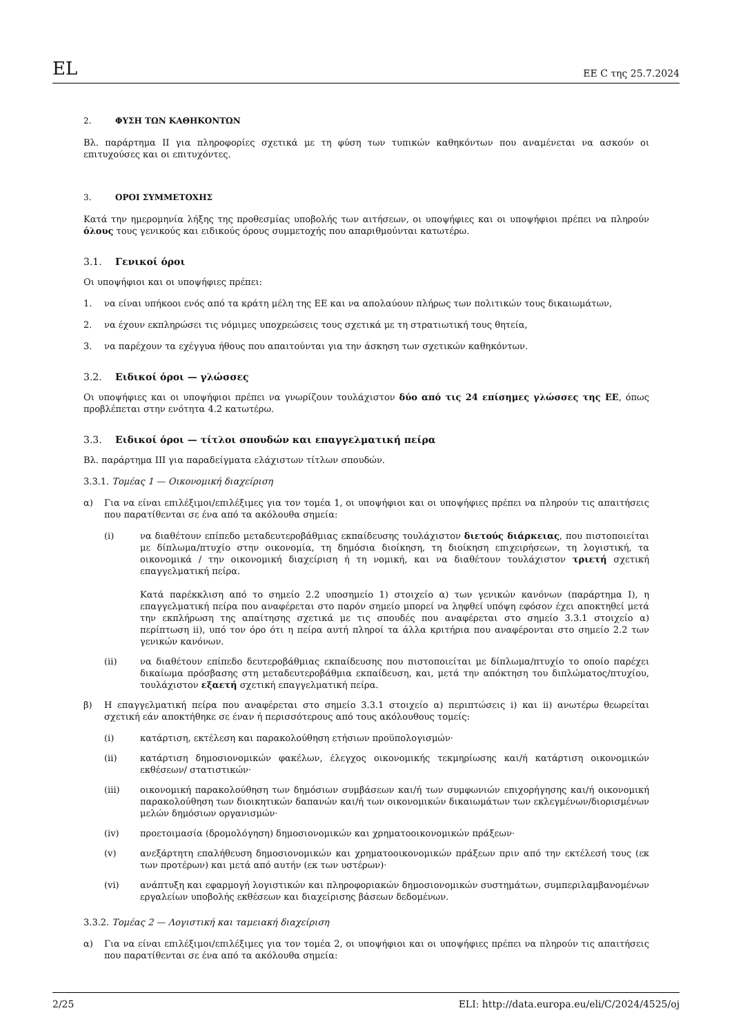EL ΕΕ C της 25.7.2024
2. ΦΥΣΗ ΤΩΝ ΚΑΘΗΚΟΝΤΩΝ
Βλ. παράρτημα II για πληροφορίες σχετικά με τη φύση των τυπικών καθηκόντων που αναμένεται να ασκούν οι επιτυχούσες και οι επιτυχόντες.
3. ΟΡΟΙ ΣΥΜΜΕΤΟΧΗΣ
Κατά την ημερομηνία λήξης της προθεσμίας υποβολής των αιτήσεων, οι υποψήφιες και οι υποψήφιοι πρέπει να πληρούν όλους τους γενικούς και ειδικούς όρους συμμετοχής που απαριθμούνται κατωτέρω.
3.1. Γενικοί όροι
Οι υποψήφιοι και οι υποψήφιες πρέπει:
1. να είναι υπήκοοι ενός από τα κράτη μέλη της ΕΕ και να απολαύουν πλήρως των πολιτικών τους δικαιωμάτων,
2. να έχουν εκπληρώσει τις νόμιμες υποχρεώσεις τους σχετικά με τη στρατιωτική τους θητεία,
3. να παρέχουν τα εχέγγυα ήθους που απαιτούνται για την άσκηση των σχετικών καθηκόντων.
3.2. Ειδικοί όροι — γλώσσες
Οι υποψήφιες και οι υποψήφιοι πρέπει να γνωρίζουν τουλάχιστον δύο από τις 24 επίσημες γλώσσες της ΕΕ, όπως προβλέπεται στην ενότητα 4.2 κατωτέρω.
3.3. Ειδικοί όροι — τίτλοι σπουδών και επαγγελματική πείρα
Βλ. παράρτημα III για παραδείγματα ελάχιστων τίτλων σπουδών.
3.3.1. Τομέας 1 — Οικονομική διαχείριση
α) Για να είναι επιλέξιμοι/επιλέξιμες για τον τομέα 1, οι υποψήφιοι και οι υποψήφιες πρέπει να πληρούν τις απαιτήσεις που παρατίθενται σε ένα από τα ακόλουθα σημεία:
(i) να διαθέτουν επίπεδο μεταδευτεροβάθμιας εκπαίδευσης τουλάχιστον διετούς διάρκειας, που πιστοποιείται με δίπλωμα/πτυχίο στην οικονομία, τη δημόσια διοίκηση, τη διοίκηση επιχειρήσεων, τη λογιστική, τα οικονομικά / την οικονομική διαχείριση ή τη νομική, και να διαθέτουν τουλάχιστον τριετή σχετική επαγγελματική πείρα.
Κατά παρέκκλιση από το σημείο 2.2 υποσημείο 1) στοιχείο α) των γενικών κανόνων (παράρτημα I), η επαγγελματική πείρα που αναφέρεται στο παρόν σημείο μπορεί να ληφθεί υπόψη εφόσον έχει αποκτηθεί μετά την εκπλήρωση της απαίτησης σχετικά με τις σπουδές που αναφέρεται στο σημείο 3.3.1 στοιχείο α) περίπτωση ii), υπό τον όρο ότι η πείρα αυτή πληροί τα άλλα κριτήρια που αναφέρονται στο σημείο 2.2 των γενικών κανόνων.
(ii) να διαθέτουν επίπεδο δευτεροβάθμιας εκπαίδευσης που πιστοποιείται με δίπλωμα/πτυχίο το οποίο παρέχει δικαίωμα πρόσβασης στη μεταδευτεροβάθμια εκπαίδευση, και, μετά την απόκτηση του διπλώματος/πτυχίου, τουλάχιστον εξαετή σχετική επαγγελματική πείρα.
β) Η επαγγελματική πείρα που αναφέρεται στο σημείο 3.3.1 στοιχείο α) περιπτώσεις i) και ii) ανωτέρω θεωρείται σχετική εάν αποκτήθηκε σε έναν ή περισσότερους από τους ακόλουθους τομείς:
(i) κατάρτιση, εκτέλεση και παρακολούθηση ετήσιων προϋπολογισμών·
(ii) κατάρτιση δημοσιονομικών φακέλων, έλεγχος οικονομικής τεκμηρίωσης και/ή κατάρτιση οικονομικών εκθέσεων/ στατιστικών·
(iii) οικονομική παρακολούθηση των δημόσιων συμβάσεων και/ή των συμφωνιών επιχορήγησης και/ή οικονομική παρακολούθηση των διοικητικών δαπανών και/ή των οικονομικών δικαιωμάτων των εκλεγμένων/διορισμένων μελών δημόσιων οργανισμών·
(iv) προετοιμασία (δρομολόγηση) δημοσιονομικών και χρηματοοικονομικών πράξεων·
(v) ανεξάρτητη επαλήθευση δημοσιονομικών και χρηματοοικονομικών πράξεων πριν από την εκτέλεσή τους (εκ των προτέρων) και μετά από αυτήν (εκ των υστέρων)·
(vi) ανάπτυξη και εφαρμογή λογιστικών και πληροφοριακών δημοσιονομικών συστημάτων, συμπεριλαμβανομένων εργαλείων υποβολής εκθέσεων και διαχείρισης βάσεων δεδομένων.
3.3.2. Τομέας 2 — Λογιστική και ταμειακή διαχείριση
α) Για να είναι επιλέξιμοι/επιλέξιμες για τον τομέα 2, οι υποψήφιοι και οι υποψήφιες πρέπει να πληρούν τις απαιτήσεις που παρατίθενται σε ένα από τα ακόλουθα σημεία:
2/25 ELI: http://data.europa.eu/eli/C/2024/4525/oj